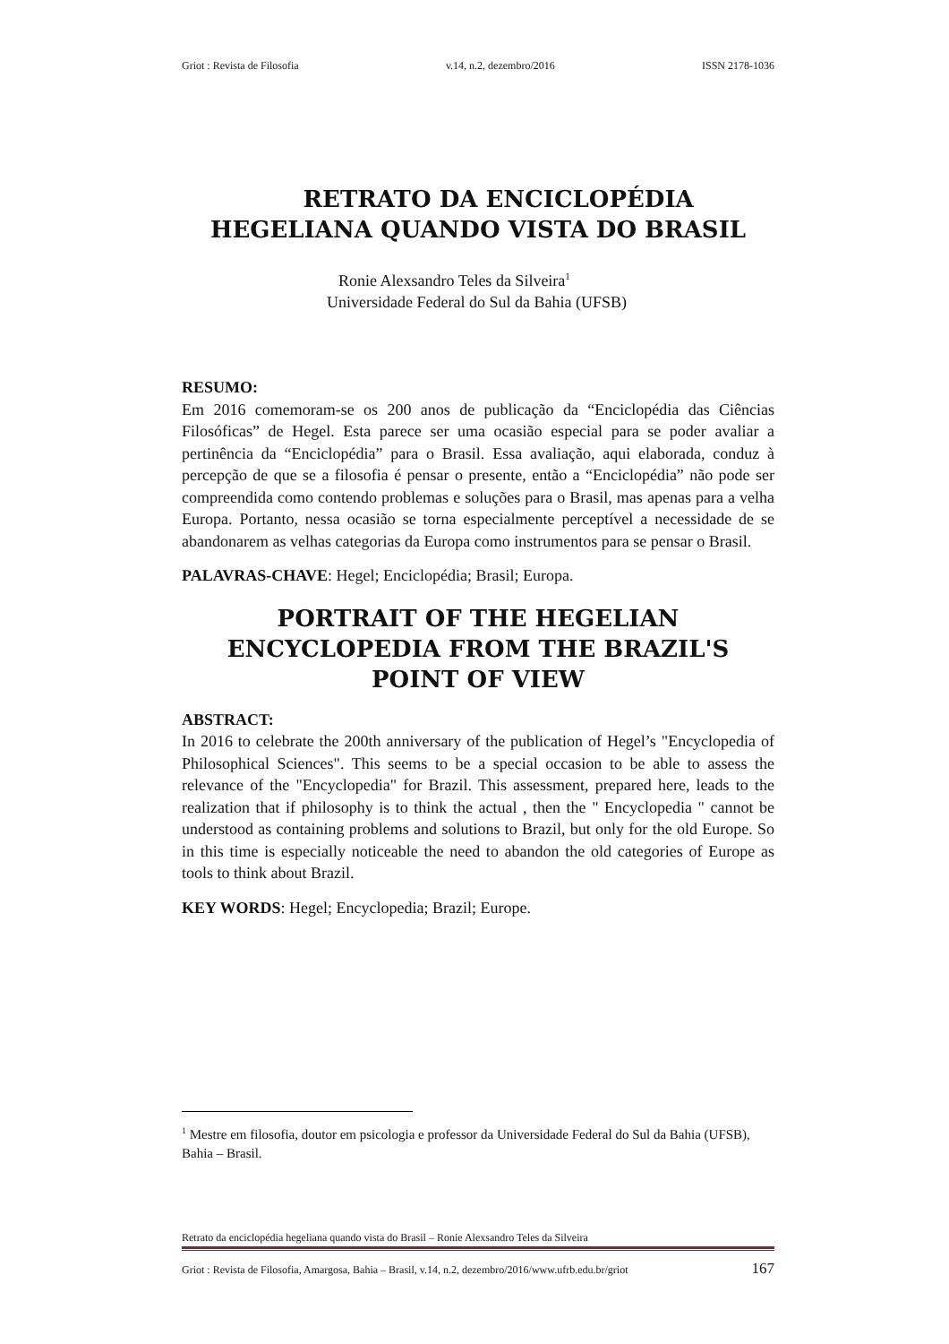Griot : Revista de Filosofia v.14, n.2, dezembro/2016 ISSN 2178-1036
RETRATO DA ENCICLOPÉDIA
HEGELIANA QUANDO VISTA DO BRASIL
Ronie Alexsandro Teles da Silveira<sup>1</sup>
Universidade Federal do Sul da Bahia (UFSB)
RESUMO:
Em 2016 comemoram-se os 200 anos de publicação da “Enciclopédia das Ciências Filosóficas” de Hegel. Esta parece ser uma ocasião especial para se poder avaliar a pertinência da “Enciclopédia” para o Brasil. Essa avaliação, aqui elaborada, conduz à percepção de que se a filosofia é pensar o presente, então a “Enciclopédia” não pode ser compreendida como contendo problemas e soluções para o Brasil, mas apenas para a velha Europa. Portanto, nessa ocasião se torna especialmente perceptível a necessidade de se abandonarem as velhas categorias da Europa como instrumentos para se pensar o Brasil.
PALAVRAS-CHAVE: Hegel; Enciclopédia; Brasil; Europa.
PORTRAIT OF THE HEGELIAN ENCYCLOPEDIA FROM THE BRAZIL'S POINT OF VIEW
ABSTRACT:
In 2016 to celebrate the 200th anniversary of the publication of Hegel’s "Encyclopedia of Philosophical Sciences". This seems to be a special occasion to be able to assess the relevance of the "Encyclopedia" for Brazil. This assessment, prepared here, leads to the realization that if philosophy is to think the actual , then the " Encyclopedia " cannot be understood as containing problems and solutions to Brazil, but only for the old Europe. So in this time is especially noticeable the need to abandon the old categories of Europe as tools to think about Brazil.
KEY WORDS: Hegel; Encyclopedia; Brazil; Europe.
<sup>1</sup> Mestre em filosofia, doutor em psicologia e professor da Universidade Federal do Sul da Bahia (UFSB), Bahia – Brasil.
Retrato da enciclopédia hegeliana quando vista do Brasil – Ronie Alexsandro Teles da Silveira
Griot : Revista de Filosofia, Amargosa, Bahia – Brasil, v.14, n.2, dezembro/2016/www.ufrb.edu.br/griot 167